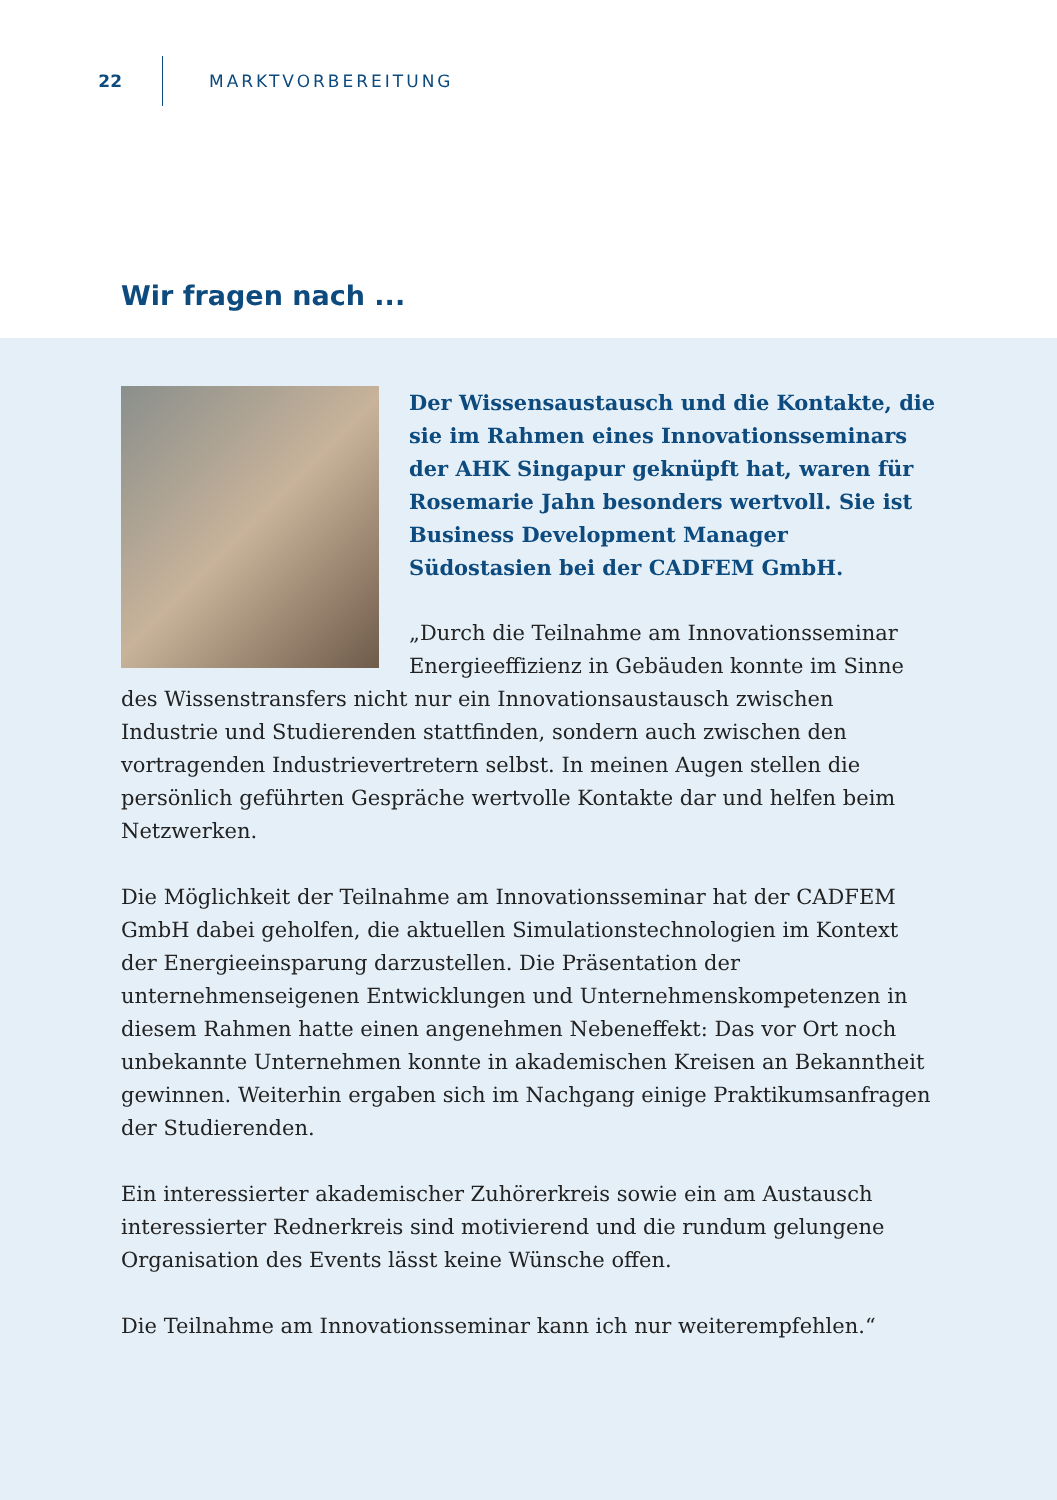22 MARKTVORBEREITUNG
Wir fragen nach ...
Der Wissensaustausch und die Kontakte, die sie im Rahmen eines Innovationsseminars der AHK Singapur geknüpft hat, waren für Rosemarie Jahn besonders wertvoll. Sie ist Business Development Manager Südostasien bei der CADFEM GmbH.
„Durch die Teilnahme am Innovationsseminar Energieeffizienz in Gebäuden konnte im Sinne des Wissenstransfers nicht nur ein Innovationsaustausch zwischen Industrie und Studierenden stattfinden, sondern auch zwischen den vortragenden Industrievertretern selbst. In meinen Augen stellen die persönlich geführten Gespräche wertvolle Kontakte dar und helfen beim Netzwerken.
Die Möglichkeit der Teilnahme am Innovationsseminar hat der CADFEM GmbH dabei geholfen, die aktuellen Simulationstechnologien im Kontext der Energieeinsparung darzustellen. Die Präsentation der unternehmenseigenen Entwicklungen und Unternehmenskompetenzen in diesem Rahmen hatte einen angenehmen Nebeneffekt: Das vor Ort noch unbekannte Unternehmen konnte in akademischen Kreisen an Bekanntheit gewinnen. Weiterhin ergaben sich im Nachgang einige Praktikumsanfragen der Studierenden.
Ein interessierter akademischer Zuhörerkreis sowie ein am Austausch interessierter Rednerkreis sind motivierend und die rundum gelungene Organisation des Events lässt keine Wünsche offen.
Die Teilnahme am Innovationsseminar kann ich nur weiterempfehlen.“